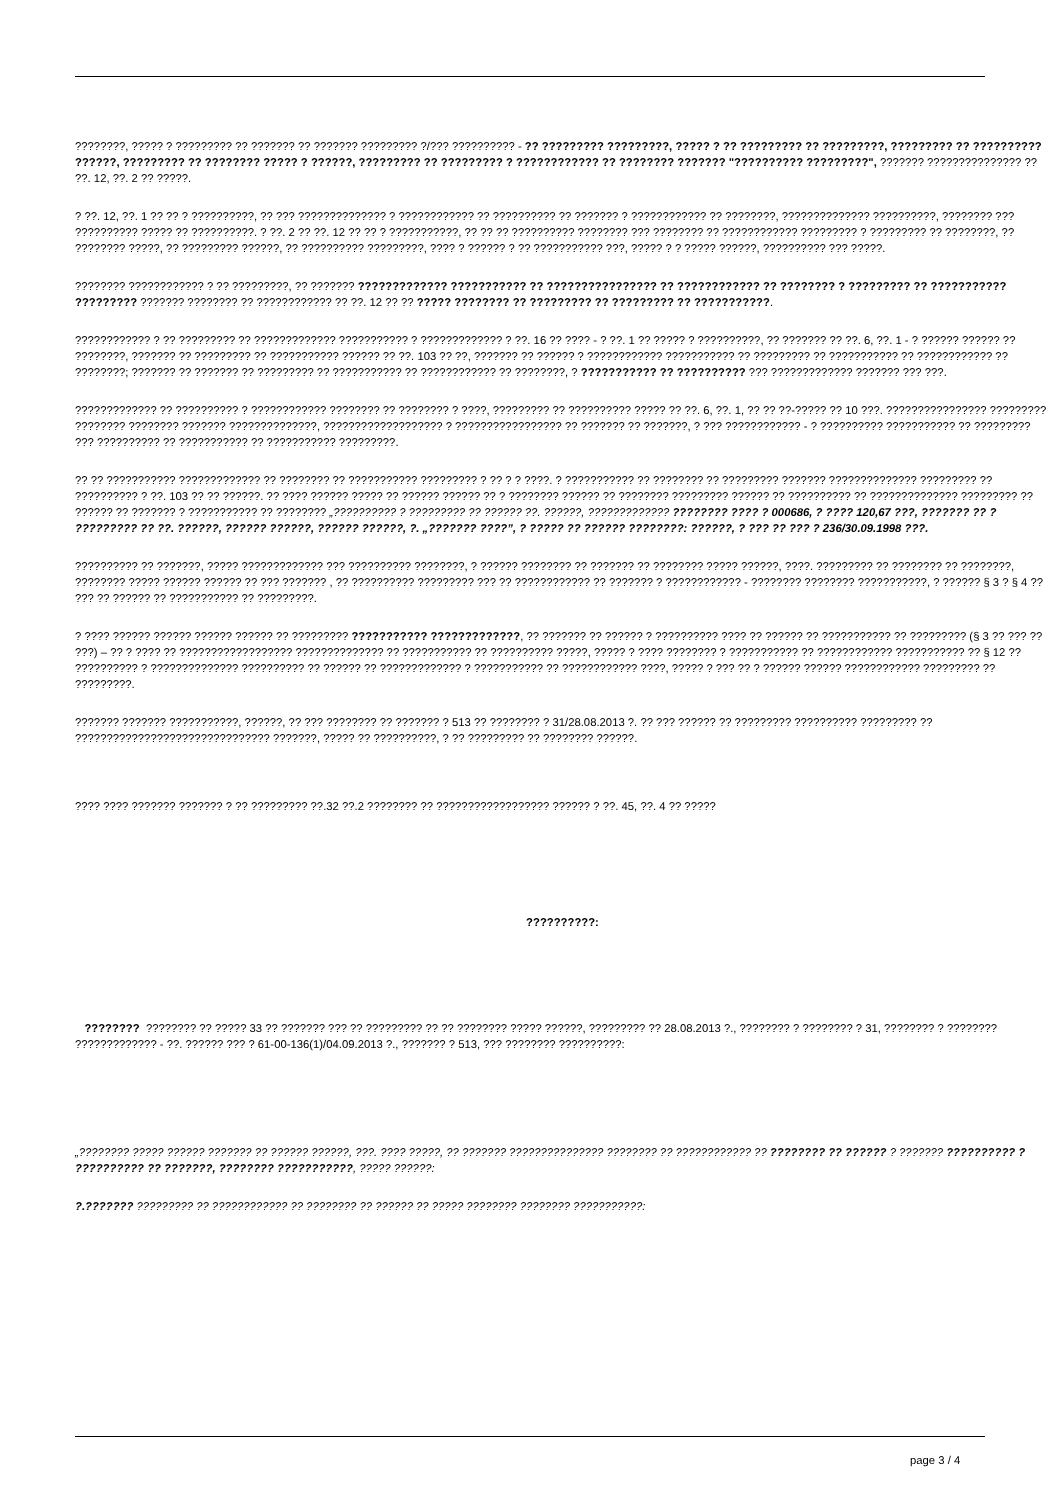????????, ????? ? ????????? ?? ??????? ?? ??????? ????????? ?/??? ?????????? - ?? ????????? ?????????, ????? ? ?? ????????? ?? ?????????, ????????? ?? ?????????? ??????, ????????? ?? ???????? ????? ? ??????, ????????? ?? ????????? ? ???????????? ?? ???????? ??????? "?????????? ?????????", ??????? ??????????????? ?? ??. 12, ??. 2 ?? ?????.
? ??. 12, ??. 1 ?? ?? ? ??????????, ?? ??? ?????????????? ? ???????????? ?? ?????????? ?? ??????? ? ???????????? ?? ????????, ?????????????? ??????????, ???????? ??? ?????????? ????? ?? ??????????. ? ??. 2 ?? ??. 12 ?? ?? ? ???????????, ?? ?? ?? ?????????? ???????? ??? ???????? ?? ???????????? ????????? ? ????????? ?? ????????, ?? ???????? ?????, ?? ????????? ??????, ?? ?????????? ?????????, ???? ? ?????? ? ?? ??????????? ???, ????? ? ? ????? ??????, ?????????? ??? ?????.
???????? ???????????? ? ?? ?????????, ?? ??????? ????????????? ??????????? ?? ???????????????? ?? ???????????? ?? ???????? ? ????????? ?? ??????????? ????????? ??????? ???????? ?? ???????????? ?? ??. 12 ?? ?? ????? ???????? ?? ????????? ?? ????????? ?? ???????????.
???????????? ? ?? ????????? ?? ????????????? ??????????? ? ????????????? ? ??. 16 ?? ???? - ? ??. 1 ?? ????? ? ??????????, ?? ??????? ?? ??. 6, ??. 1 - ? ?????? ?????? ?? ????????, ??????? ?? ????????? ?? ??????????? ?????? ?? ??. 103 ?? ??, ??????? ?? ?????? ? ???????????? ??????????? ?? ????????? ?? ??????????? ?? ???????????? ?? ????????; ??????? ?? ??????? ?? ????????? ?? ??????????? ?? ???????????? ?? ????????, ? ??????????? ?? ?????????? ??? ????????????? ??????? ??? ???.
????????????? ?? ?????????? ? ???????????? ???????? ?? ???????? ? ????, ????????? ?? ?????????? ????? ?? ??. 6, ??. 1, ?? ?? ??-????? ?? 10 ???. ???????????????? ????????? ???????? ???????? ??????? ??????????????, ??????????????????? ? ????????????????? ?? ??????? ?? ???????, ? ??? ???????????? - ? ?????????? ??????????? ?? ????????? ??? ?????????? ?? ??????????? ?? ??????????? ?????????.
?? ?? ??????????? ????????????? ?? ???????? ?? ??????????? ????????? ? ?? ? ? ????. ? ??????????? ?? ???????? ?? ????????? ??????? ?????????????? ????????? ?? ?????????? ? ??. 103 ?? ?? ??????. ?? ???? ?????? ????? ?? ?????? ?????? ?? ? ???????? ?????? ?? ???????? ????????? ?????? ?? ?????????? ?? ?????????????? ????????? ?? ?????? ?? ??????? ? ??????????? ?? ???????? „?????????? ? ????????? ?? ?????? ??. ??????, ????????????? ???????? ???? ? 000686, ? ???? 120,67 ???, ??????? ?? ? ????????? ?? ??. ??????, ?????? ??????, ?????? ??????, ?. „??????? ????”, ? ????? ?? ?????? ????????: ??????, ? ??? ?? ??? ? 236/30.09.1998 ???.
?????????? ?? ???????, ????? ????????????? ??? ?????????? ????????, ? ?????? ???????? ?? ??????? ?? ???????? ????? ??????, ????. ????????? ?? ???????? ?? ????????, ???????? ????? ?????? ?????? ?? ??? ??????? , ?? ?????????? ????????? ??? ?? ???????????? ?? ??????? ? ???????????? - ???????? ???????? ???????????, ? ?????? § 3 ? § 4 ?? ??? ?? ?????? ?? ??????????? ?? ?????????.
? ???? ?????? ?????? ?????? ?????? ?? ????????? ??????????? ?????????????, ?? ??????? ?? ?????? ? ?????????? ???? ?? ?????? ?? ??????????? ?? ????????? (§ 3 ?? ??? ?? ???) – ?? ? ???? ?? ?????????????????? ?????????????? ?? ??????????? ?? ?????????? ?????, ????? ? ???? ???????? ? ??????????? ?? ???????????? ??????????? ?? § 12 ?? ?????????? ? ?????????????? ?????????? ?? ?????? ?? ????????????? ? ??????????? ?? ???????????? ????, ????? ? ??? ?? ? ?????? ?????? ???????????? ????????? ?? ?????????.
??????? ??????? ???????????, ??????, ?? ??? ???????? ?? ??????? ? 513 ?? ???????? ? 31/28.08.2013 ?. ?? ??? ?????? ?? ????????? ?????????? ????????? ?? ??????????????????????????????? ???????, ????? ?? ??????????, ? ?? ????????? ?? ???????? ??????.
???? ???? ??????? ??????? ? ?? ????????? ??.32 ??.2 ???????? ?? ?????????????????? ?????? ? ??. 45, ??. 4 ?? ?????
??????????:
???????? ???????? ?? ????? 33 ?? ??????? ??? ?? ????????? ?? ?? ???????? ????? ??????, ????????? ?? 28.08.2013 ?., ???????? ? ???????? ? 31, ???????? ? ???????? ????????????? - ??. ?????? ??? ? 61-00-136(1)/04.09.2013 ?., ??????? ? 513, ??? ???????? ??????????:
„???????? ????? ?????? ??????? ?? ?????? ??????, ???. ???? ?????, ?? ??????? ??????????????? ???????? ?? ???????????? ?? ???????? ?? ?????? ? ??????? ?????????? ? ?????????? ?? ???????, ???????? ???????????, ????? ??????:
?.??????? ????????? ?? ???????????? ?? ???????? ?? ?????? ?? ????? ???????? ???????? ???????????:
page 3 / 4